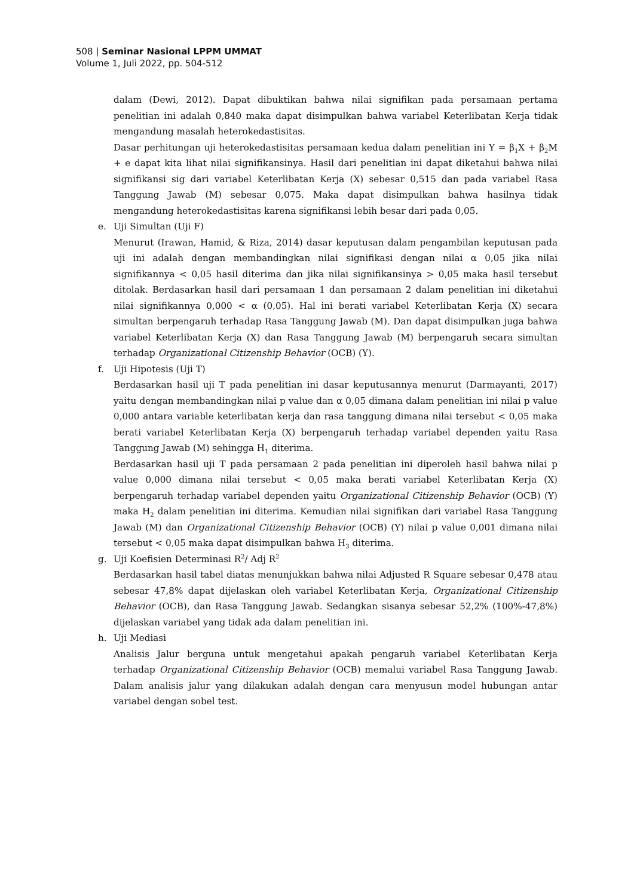508 | Seminar Nasional LPPM UMMAT
Volume 1, Juli 2022, pp. 504-512
dalam (Dewi, 2012). Dapat dibuktikan bahwa nilai signifikan pada persamaan pertama penelitian ini adalah 0,840 maka dapat disimpulkan bahwa variabel Keterlibatan Kerja tidak mengandung masalah heterokedastisitas.
Dasar perhitungan uji heterokedastisitas persamaan kedua dalam penelitian ini Y = β<sub>1</sub>X + β<sub>2</sub>M + e dapat kita lihat nilai signifikansinya. Hasil dari penelitian ini dapat diketahui bahwa nilai signifikansi sig dari variabel Keterlibatan Kerja (X) sebesar 0,515 dan pada variabel Rasa Tanggung Jawab (M) sebesar 0,075. Maka dapat disimpulkan bahwa hasilnya tidak mengandung heterokedastisitas karena signifikansi lebih besar dari pada 0,05.
e. Uji Simultan (Uji F)
Menurut (Irawan, Hamid, & Riza, 2014) dasar keputusan dalam pengambilan keputusan pada uji ini adalah dengan membandingkan nilai signifikasi dengan nilai α 0,05 jika nilai signifikannya < 0,05 hasil diterima dan jika nilai signifikansinya > 0,05 maka hasil tersebut ditolak. Berdasarkan hasil dari persamaan 1 dan persamaan 2 dalam penelitian ini diketahui nilai signifikannya 0,000 < α (0,05). Hal ini berati variabel Keterlibatan Kerja (X) secara simultan berpengaruh terhadap Rasa Tanggung Jawab (M). Dan dapat disimpulkan juga bahwa variabel Keterlibatan Kerja (X) dan Rasa Tanggung Jawab (M) berpengaruh secara simultan terhadap Organizational Citizenship Behavior (OCB) (Y).
f. Uji Hipotesis (Uji T)
Berdasarkan hasil uji T pada penelitian ini dasar keputusannya menurut (Darmayanti, 2017) yaitu dengan membandingkan nilai p value dan α 0,05 dimana dalam penelitian ini nilai p value 0,000 antara variable keterlibatan kerja dan rasa tanggung dimana nilai tersebut < 0,05 maka berati variabel Keterlibatan Kerja (X) berpengaruh terhadap variabel dependen yaitu Rasa Tanggung Jawab (M) sehingga H<sub>1</sub> diterima.
Berdasarkan hasil uji T pada persamaan 2 pada penelitian ini diperoleh hasil bahwa nilai p value 0,000 dimana nilai tersebut < 0,05 maka berati variabel Keterlibatan Kerja (X) berpengaruh terhadap variabel dependen yaitu Organizational Citizenship Behavior (OCB) (Y) maka H<sub>2</sub> dalam penelitian ini diterima. Kemudian nilai signifikan dari variabel Rasa Tanggung Jawab (M) dan Organizational Citizenship Behavior (OCB) (Y) nilai p value 0,001 dimana nilai tersebut < 0,05 maka dapat disimpulkan bahwa H<sub>3</sub> diterima.
g. Uji Koefisien Determinasi R<sup>2</sup>/ Adj R<sup>2</sup>
Berdasarkan hasil tabel diatas menunjukkan bahwa nilai Adjusted R Square sebesar 0,478 atau sebesar 47,8% dapat dijelaskan oleh variabel Keterlibatan Kerja, Organizational Citizenship Behavior (OCB), dan Rasa Tanggung Jawab. Sedangkan sisanya sebesar 52,2% (100%-47,8%) dijelaskan variabel yang tidak ada dalam penelitian ini.
h. Uji Mediasi
Analisis Jalur berguna untuk mengetahui apakah pengaruh variabel Keterlibatan Kerja terhadap Organizational Citizenship Behavior (OCB) memalui variabel Rasa Tanggung Jawab. Dalam analisis jalur yang dilakukan adalah dengan cara menyusun model hubungan antar variabel dengan sobel test.